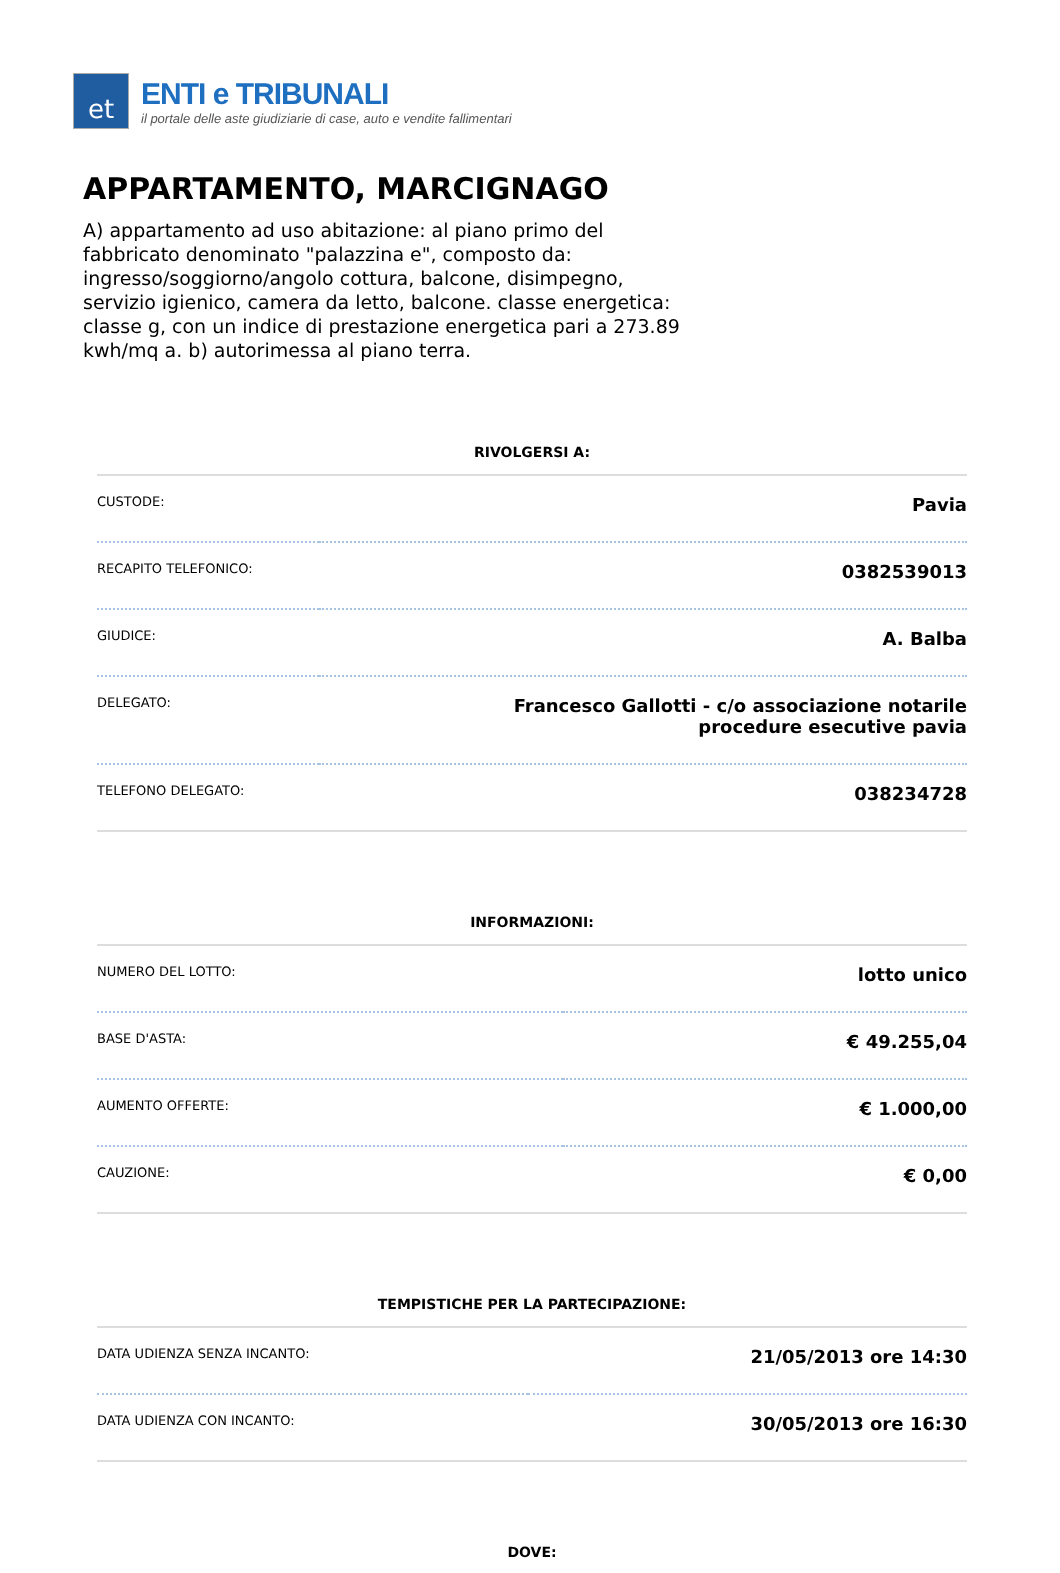et
ENTI e TRIBUNALI
il portale delle aste giudiziarie di case, auto e vendite fallimentari
APPARTAMENTO, MARCIGNAGO
A) appartamento ad uso abitazione: al piano primo del fabbricato denominato "palazzina e", composto da: ingresso/soggiorno/angolo cottura, balcone, disimpegno, servizio igienico, camera da letto, balcone. classe energetica: classe g, con un indice di prestazione energetica pari a 273.89 kwh/mq a. b) autorimessa al piano terra.
RIVOLGERSI A:
| CUSTODE: | Pavia |
| RECAPITO TELEFONICO: | 0382539013 |
| GIUDICE: | A. Balba |
| DELEGATO: | Francesco Gallotti - c/o associazione notarile procedure esecutive pavia |
| TELEFONO DELEGATO: | 038234728 |
INFORMAZIONI:
| NUMERO DEL LOTTO: | lotto unico |
| BASE D'ASTA: | € 49.255,04 |
| AUMENTO OFFERTE: | € 1.000,00 |
| CAUZIONE: | € 0,00 |
TEMPISTICHE PER LA PARTECIPAZIONE:
| DATA UDIENZA SENZA INCANTO: | 21/05/2013 ore 14:30 |
| DATA UDIENZA CON INCANTO: | 30/05/2013 ore 16:30 |
DOVE: